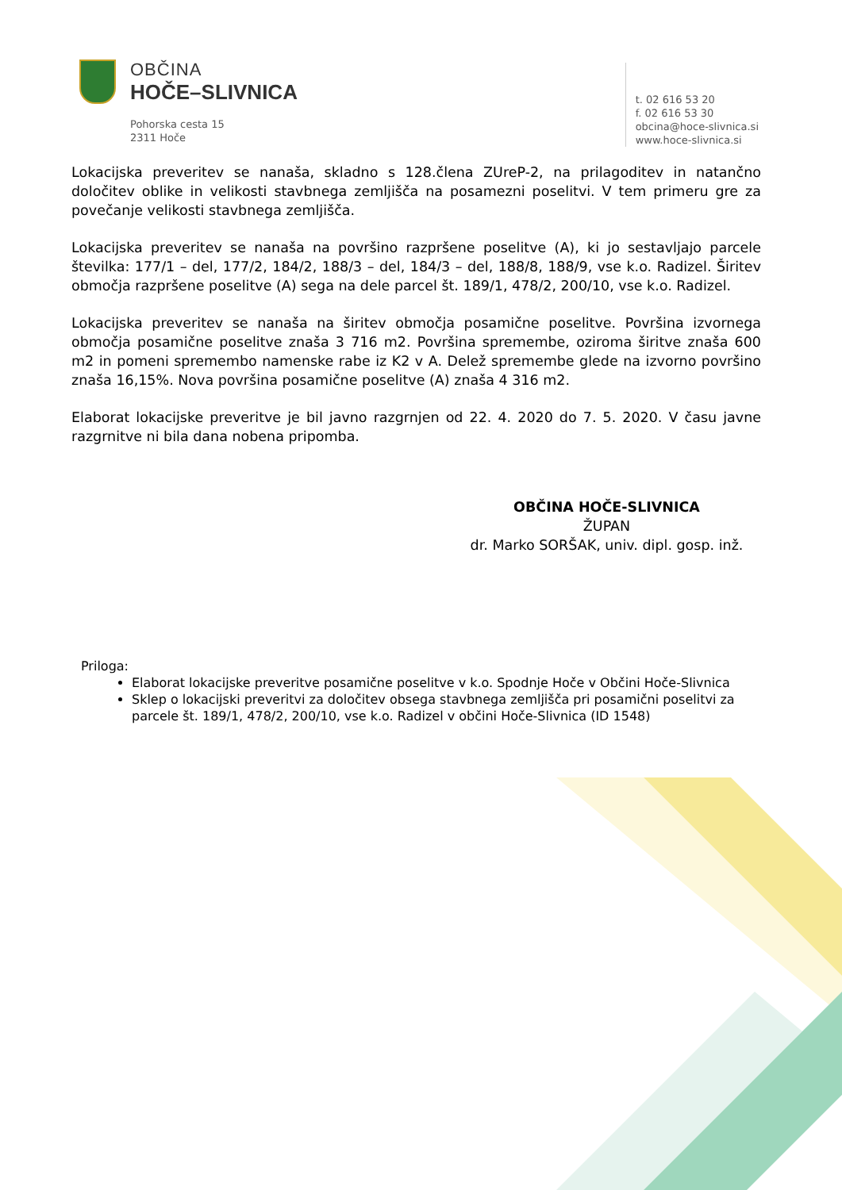OBČINA
HOČE–SLIVNICA
Pohorska cesta 15
2311 Hoče
t. 02 616 53 20
f. 02 616 53 30
obcina@hoce-slivnica.si
www.hoce-slivnica.si
Lokacijska preveritev se nanaša, skladno s 128.člena ZUreP-2, na prilagoditev in natančno določitev oblike in velikosti stavbnega zemljišča na posamezni poselitvi. V tem primeru gre za povečanje velikosti stavbnega zemljišča.
Lokacijska preveritev se nanaša na površino razpršene poselitve (A), ki jo sestavljajo parcele številka: 177/1 – del, 177/2, 184/2, 188/3 – del, 184/3 – del, 188/8, 188/9, vse k.o. Radizel. Širitev območja razpršene poselitve (A) sega na dele parcel št. 189/1, 478/2, 200/10, vse k.o. Radizel.
Lokacijska preveritev se nanaša na širitev območja posamične poselitve. Površina izvornega območja posamične poselitve znaša 3 716 m2. Površina spremembe, oziroma širitve znaša 600 m2 in pomeni spremembo namenske rabe iz K2 v A. Delež spremembe glede na izvorno površino znaša 16,15%. Nova površina posamične poselitve (A) znaša 4 316 m2.
Elaborat lokacijske preveritve je bil javno razgrnjen od 22. 4. 2020 do 7. 5. 2020. V času javne razgrnitve ni bila dana nobena pripomba.
OBČINA HOČE-SLIVNICA
ŽUPAN
dr. Marko SORŠAK, univ. dipl. gosp. inž.
Priloga:
Elaborat lokacijske preveritve posamične poselitve v k.o. Spodnje Hoče v Občini Hoče-Slivnica
Sklep o lokacijski preveritvi za določitev obsega stavbnega zemljišča pri posamični poselitvi za parcele št. 189/1, 478/2, 200/10, vse k.o. Radizel v občini Hoče-Slivnica (ID 1548)